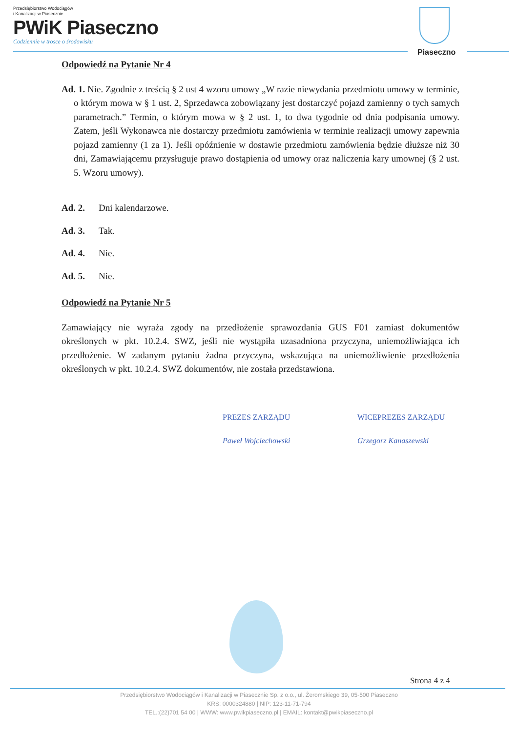Przedsiębiorstwo Wodociągów
i Kanalizacji w Piasecznie
PWiK Piaseczno
Codziennie w trosce o środowisku
Piaseczno
Odpowiedź na Pytanie Nr 4
Ad. 1. Nie. Zgodnie z treścią § 2 ust 4 wzoru umowy „W razie niewydania przedmiotu umowy w terminie, o którym mowa w § 1 ust. 2, Sprzedawca zobowiązany jest dostarczyć pojazd zamienny o tych samych parametrach.” Termin, o którym mowa w § 2 ust. 1, to dwa tygodnie od dnia podpisania umowy. Zatem, jeśli Wykonawca nie dostarczy przedmiotu zamówienia w terminie realizacji umowy zapewnia pojazd zamienny (1 za 1). Jeśli opóźnienie w dostawie przedmiotu zamówienia będzie dłuższe niż 30 dni, Zamawiającemu przysługuje prawo dostąpienia od umowy oraz naliczenia kary umownej (§ 2 ust. 5. Wzoru umowy).
Ad. 2. Dni kalendarzowe.
Ad. 3. Tak.
Ad. 4. Nie.
Ad. 5. Nie.
Odpowiedź na Pytanie Nr 5
Zamawiający nie wyraża zgody na przedłożenie sprawozdania GUS F01 zamiast dokumentów określonych w pkt. 10.2.4. SWZ, jeśli nie wystąpiła uzasadniona przyczyna, uniemożliwiająca ich przedłożenie. W zadanym pytaniu żadna przyczyna, wskazująca na uniemożliwienie przedłożenia określonych w pkt. 10.2.4. SWZ dokumentów, nie została przedstawiona.
PREZES ZARZĄDU
Paweł Wojciechowski
WICEPREZES ZARZĄDU
Grzegorz Kanaszewski
Strona 4 z 4
Przedsiębiorstwo Wodociągów i Kanalizacji w Piasecznie Sp. z o.o., ul. Żeromskiego 39, 05-500 Piaseczno
KRS: 0000324880 | NIP: 123-11-71-794
TEL.:(22)701 54 00 | WWW: www.pwikpiaseczno.pl | EMAIL: kontakt@pwikpiaseczno.pl